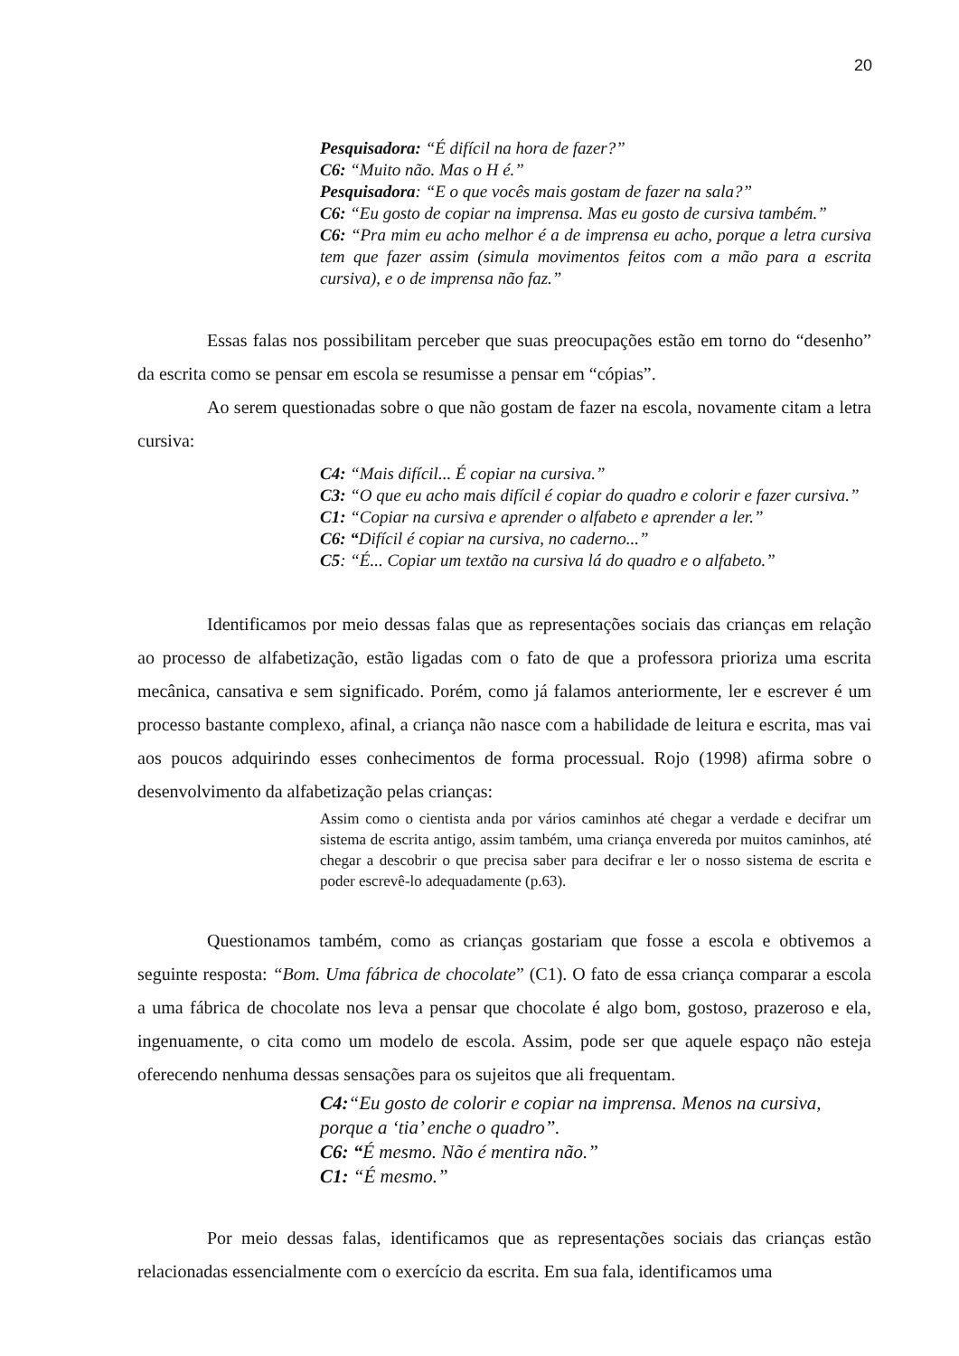20
Pesquisadora: “É difícil na hora de fazer?”
C6: “Muito não. Mas o H é.”
Pesquisadora: “E o que vocês mais gostam de fazer na sala?”
C6: “Eu gosto de copiar na imprensa. Mas eu gosto de cursiva também.”
C6: “Pra mim eu acho melhor é a de imprensa eu acho, porque a letra cursiva tem que fazer assim (simula movimentos feitos com a mão para a escrita cursiva), e o de imprensa não faz.”
Essas falas nos possibilitam perceber que suas preocupações estão em torno do “desenho” da escrita como se pensar em escola se resumisse a pensar em “cópias”.
Ao serem questionadas sobre o que não gostam de fazer na escola, novamente citam a letra cursiva:
C4: “Mais difícil... É copiar na cursiva.”
C3: “O que eu acho mais difícil é copiar do quadro e colorir e fazer cursiva.”
C1: “Copiar na cursiva e aprender o alfabeto e aprender a ler.”
C6: “Difícil é copiar na cursiva, no caderno...”
C5: “É... Copiar um textão na cursiva lá do quadro e o alfabeto.”
Identificamos por meio dessas falas que as representações sociais das crianças em relação ao processo de alfabetização, estão ligadas com o fato de que a professora prioriza uma escrita mecânica, cansativa e sem significado. Porém, como já falamos anteriormente, ler e escrever é um processo bastante complexo, afinal, a criança não nasce com a habilidade de leitura e escrita, mas vai aos poucos adquirindo esses conhecimentos de forma processual. Rojo (1998) afirma sobre o desenvolvimento da alfabetização pelas crianças:
Assim como o cientista anda por vários caminhos até chegar a verdade e decifrar um sistema de escrita antigo, assim também, uma criança envereda por muitos caminhos, até chegar a descobrir o que precisa saber para decifrar e ler o nosso sistema de escrita e poder escrevê-lo adequadamente (p.63).
Questionamos também, como as crianças gostariam que fosse a escola e obtivemos a seguinte resposta: “Bom. Uma fábrica de chocolate” (C1). O fato de essa criança comparar a escola a uma fábrica de chocolate nos leva a pensar que chocolate é algo bom, gostoso, prazeroso e ela, ingenuamente, o cita como um modelo de escola. Assim, pode ser que aquele espaço não esteja oferecendo nenhuma dessas sensações para os sujeitos que ali frequentam.
C4:“Eu gosto de colorir e copiar na imprensa. Menos na cursiva, porque a ‘tia’ enche o quadro”.
C6: “É mesmo. Não é mentira não.”
C1: “É mesmo.”
Por meio dessas falas, identificamos que as representações sociais das crianças estão relacionadas essencialmente com o exercício da escrita. Em sua fala, identificamos uma